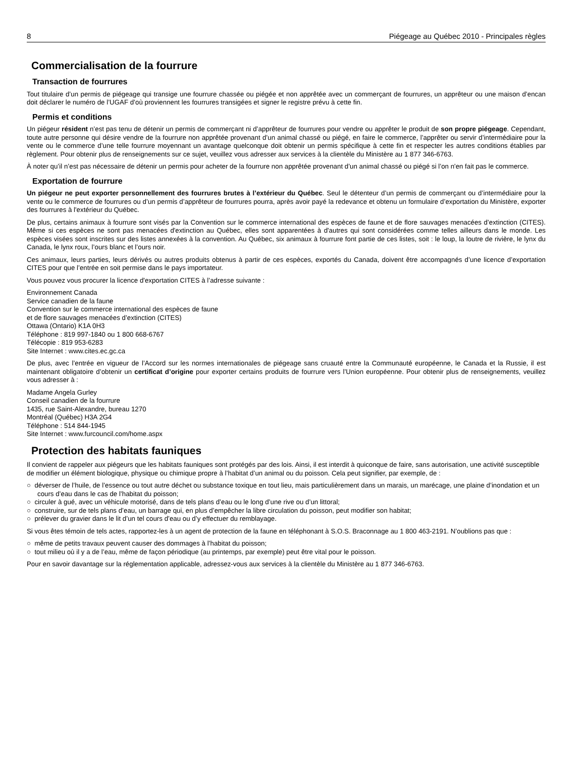8 Piégeage au Québec 2010 - Principales règles
Commercialisation de la fourrure
Transaction de fourrures
Tout titulaire d’un permis de piégeage qui transige une fourrure chassée ou piégée et non apprêtée avec un commerçant de fourrures, un apprêteur ou une maison d’encan doit déclarer le numéro de l’UGAF d’où proviennent les fourrures transigées et signer le registre prévu à cette fin.
Permis et conditions
Un piégeur résident n’est pas tenu de détenir un permis de commerçant ni d’apprêteur de fourrures pour vendre ou apprêter le produit de son propre piégeage. Cependant, toute autre personne qui désire vendre de la fourrure non apprêtée provenant d’un animal chassé ou piégé, en faire le commerce, l’apprêter ou servir d’intermédiaire pour la vente ou le commerce d’une telle fourrure moyennant un avantage quelconque doit obtenir un permis spécifique à cette fin et respecter les autres conditions établies par règlement. Pour obtenir plus de renseignements sur ce sujet, veuillez vous adresser aux services à la clientèle du Ministère au 1 877 346-6763.
À noter qu’il n’est pas nécessaire de détenir un permis pour acheter de la fourrure non apprêtée provenant d’un animal chassé ou piégé si l’on n'en fait pas le commerce.
Exportation de fourrure
Un piégeur ne peut exporter personnellement des fourrures brutes à l’extérieur du Québec. Seul le détenteur d’un permis de commerçant ou d’intermédiaire pour la vente ou le commerce de fourrures ou d’un permis d’apprêteur de fourrures pourra, après avoir payé la redevance et obtenu un formulaire d’exportation du Ministère, exporter des fourrures à l'extérieur du Québec.
De plus, certains animaux à fourrure sont visés par la Convention sur le commerce international des espèces de faune et de flore sauvages menacées d’extinction (CITES). Même si ces espèces ne sont pas menacées d'extinction au Québec, elles sont apparentées à d'autres qui sont considérées comme telles ailleurs dans le monde. Les espèces visées sont inscrites sur des listes annexées à la convention. Au Québec, six animaux à fourrure font partie de ces listes, soit : le loup, la loutre de rivière, le lynx du Canada, le lynx roux, l’ours blanc et l’ours noir.
Ces animaux, leurs parties, leurs dérivés ou autres produits obtenus à partir de ces espèces, exportés du Canada, doivent être accompagnés d’une licence d’exportation CITES pour que l’entrée en soit permise dans le pays importateur.
Vous pouvez vous procurer la licence d'exportation CITES à l’adresse suivante :
Environnement Canada
Service canadien de la faune
Convention sur le commerce international des espèces de faune
et de flore sauvages menacées d’extinction (CITES)
Ottawa (Ontario) K1A 0H3
Téléphone : 819 997-1840 ou 1 800 668-6767
Télécopie : 819 953-6283
Site Internet : www.cites.ec.gc.ca
De plus, avec l’entrée en vigueur de l’Accord sur les normes internationales de piégeage sans cruauté entre la Communauté européenne, le Canada et la Russie, il est maintenant obligatoire d’obtenir un certificat d’origine pour exporter certains produits de fourrure vers l’Union européenne. Pour obtenir plus de renseignements, veuillez vous adresser à :
Madame Angela Gurley
Conseil canadien de la fourrure
1435, rue Saint-Alexandre, bureau 1270
Montréal (Québec) H3A 2G4
Téléphone : 514 844-1945
Site Internet : www.furcouncil.com/home.aspx
Protection des habitats fauniques
Il convient de rappeler aux piégeurs que les habitats fauniques sont protégés par des lois. Ainsi, il est interdit à quiconque de faire, sans autorisation, une activité susceptible de modifier un élément biologique, physique ou chimique propre à l’habitat d’un animal ou du poisson. Cela peut signifier, par exemple, de :
○ déverser de l’huile, de l’essence ou tout autre déchet ou substance toxique en tout lieu, mais particulièrement dans un marais, un marécage, une plaine d’inondation et un cours d’eau dans le cas de l’habitat du poisson;
○ circuler à gué, avec un véhicule motorisé, dans de tels plans d’eau ou le long d’une rive ou d’un littoral;
○ construire, sur de tels plans d’eau, un barrage qui, en plus d’empêcher la libre circulation du poisson, peut modifier son habitat;
○ prélever du gravier dans le lit d’un tel cours d’eau ou d’y effectuer du remblayage.
Si vous êtes témoin de tels actes, rapportez-les à un agent de protection de la faune en téléphonant à S.O.S. Braconnage au 1 800 463-2191. N’oublions pas que :
○ même de petits travaux peuvent causer des dommages à l’habitat du poisson;
○ tout milieu où il y a de l’eau, même de façon périodique (au printemps, par exemple) peut être vital pour le poisson.
Pour en savoir davantage sur la réglementation applicable, adressez-vous aux services à la clientèle du Ministère au 1 877 346-6763.